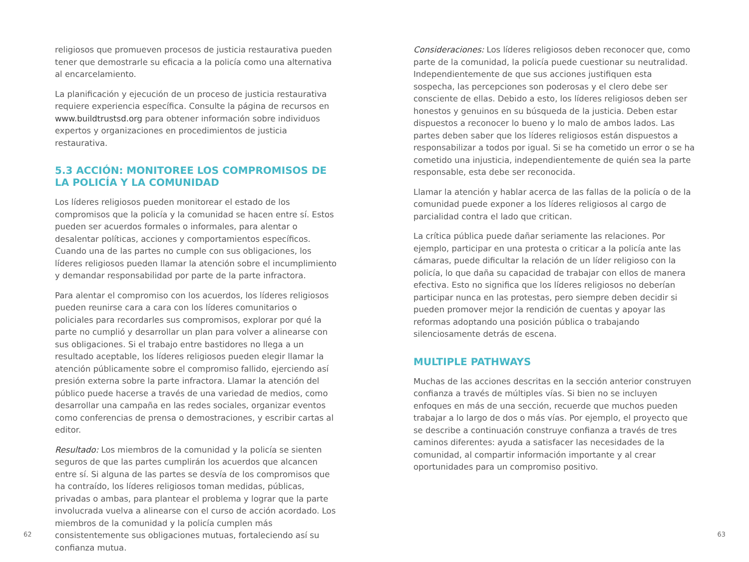religiosos que promueven procesos de justicia restaurativa pueden tener que demostrarle su eficacia a la policía como una alternativa al encarcelamiento.
La planificación y ejecución de un proceso de justicia restaurativa requiere experiencia específica. Consulte la página de recursos en www.buildtrustsd.org para obtener información sobre individuos expertos y organizaciones en procedimientos de justicia restaurativa.
5.3 ACCIÓN: MONITOREE LOS COMPROMISOS DE LA POLICÍA Y LA COMUNIDAD
Los líderes religiosos pueden monitorear el estado de los compromisos que la policía y la comunidad se hacen entre sí. Estos pueden ser acuerdos formales o informales, para alentar o desalentar políticas, acciones y comportamientos específicos. Cuando una de las partes no cumple con sus obligaciones, los líderes religiosos pueden llamar la atención sobre el incumplimiento y demandar responsabilidad por parte de la parte infractora.
Para alentar el compromiso con los acuerdos, los líderes religiosos pueden reunirse cara a cara con los líderes comunitarios o policiales para recordarles sus compromisos, explorar por qué la parte no cumplió y desarrollar un plan para volver a alinearse con sus obligaciones. Si el trabajo entre bastidores no llega a un resultado aceptable, los líderes religiosos pueden elegir llamar la atención públicamente sobre el compromiso fallido, ejerciendo así presión externa sobre la parte infractora. Llamar la atención del público puede hacerse a través de una variedad de medios, como desarrollar una campaña en las redes sociales, organizar eventos como conferencias de prensa o demostraciones, y escribir cartas al editor.
Resultado: Los miembros de la comunidad y la policía se sienten seguros de que las partes cumplirán los acuerdos que alcancen entre sí. Si alguna de las partes se desvía de los compromisos que ha contraído, los líderes religiosos toman medidas, públicas, privadas o ambas, para plantear el problema y lograr que la parte involucrada vuelva a alinearse con el curso de acción acordado. Los miembros de la comunidad y la policía cumplen más consistentemente sus obligaciones mutuas, fortaleciendo así su confianza mutua.
Consideraciones: Los líderes religiosos deben reconocer que, como parte de la comunidad, la policía puede cuestionar su neutralidad. Independientemente de que sus acciones justifiquen esta sospecha, las percepciones son poderosas y el clero debe ser consciente de ellas. Debido a esto, los líderes religiosos deben ser honestos y genuinos en su búsqueda de la justicia. Deben estar dispuestos a reconocer lo bueno y lo malo de ambos lados. Las partes deben saber que los líderes religiosos están dispuestos a responsabilizar a todos por igual. Si se ha cometido un error o se ha cometido una injusticia, independientemente de quién sea la parte responsable, esta debe ser reconocida.
Llamar la atención y hablar acerca de las fallas de la policía o de la comunidad puede exponer a los líderes religiosos al cargo de parcialidad contra el lado que critican.
La crítica pública puede dañar seriamente las relaciones. Por ejemplo, participar en una protesta o criticar a la policía ante las cámaras, puede dificultar la relación de un líder religioso con la policía, lo que daña su capacidad de trabajar con ellos de manera efectiva. Esto no significa que los líderes religiosos no deberían participar nunca en las protestas, pero siempre deben decidir si pueden promover mejor la rendición de cuentas y apoyar las reformas adoptando una posición pública o trabajando silenciosamente detrás de escena.
MULTIPLE PATHWAYS
Muchas de las acciones descritas en la sección anterior construyen confianza a través de múltiples vías. Si bien no se incluyen enfoques en más de una sección, recuerde que muchos pueden trabajar a lo largo de dos o más vías. Por ejemplo, el proyecto que se describe a continuación construye confianza a través de tres caminos diferentes: ayuda a satisfacer las necesidades de la comunidad, al compartir información importante y al crear oportunidades para un compromiso positivo.
62 63